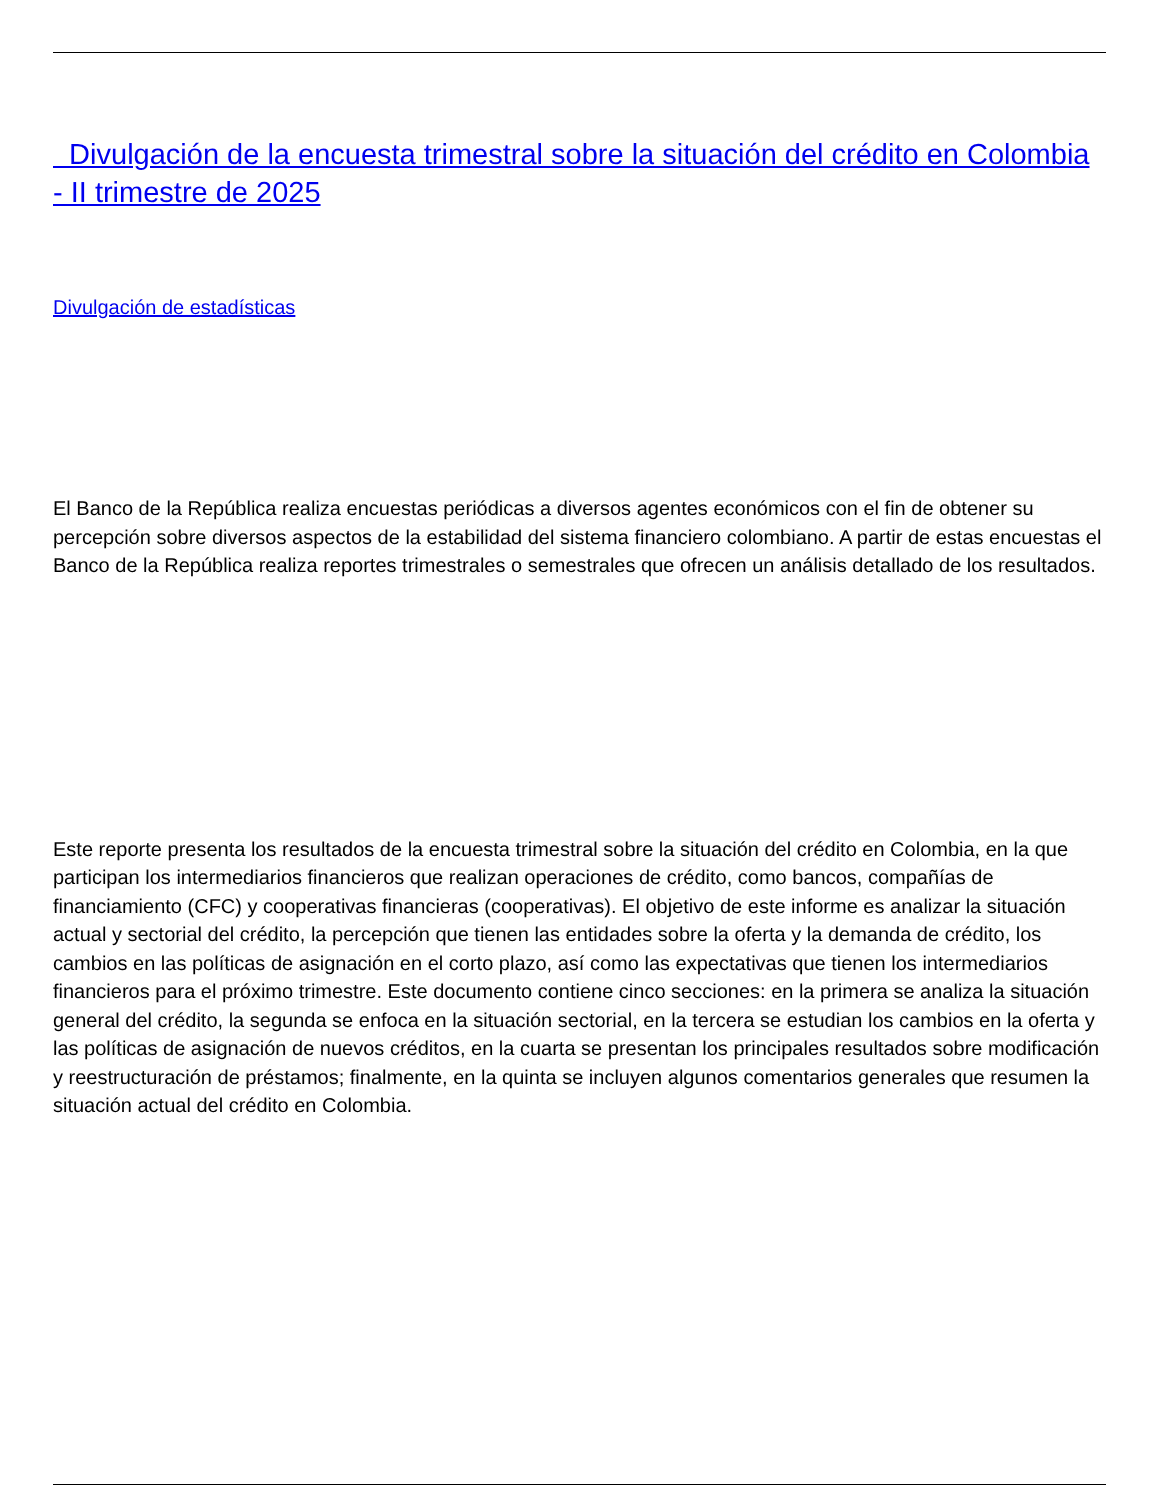Divulgación de la encuesta trimestral sobre la situación del crédito en Colombia - II trimestre de 2025
Divulgación de estadísticas
El Banco de la República realiza encuestas periódicas a diversos agentes económicos con el fin de obtener su percepción sobre diversos aspectos de la estabilidad del sistema financiero colombiano. A partir de estas encuestas el Banco de la República realiza reportes trimestrales o semestrales que ofrecen un análisis detallado de los resultados.
Este reporte presenta los resultados de la encuesta trimestral sobre la situación del crédito en Colombia, en la que participan los intermediarios financieros que realizan operaciones de crédito, como bancos, compañías de financiamiento (CFC) y cooperativas financieras (cooperativas). El objetivo de este informe es analizar la situación actual y sectorial del crédito, la percepción que tienen las entidades sobre la oferta y la demanda de crédito, los cambios en las políticas de asignación en el corto plazo, así como las expectativas que tienen los intermediarios financieros para el próximo trimestre. Este documento contiene cinco secciones: en la primera se analiza la situación general del crédito, la segunda se enfoca en la situación sectorial, en la tercera se estudian los cambios en la oferta y las políticas de asignación de nuevos créditos, en la cuarta se presentan los principales resultados sobre modificación y reestructuración de préstamos; finalmente, en la quinta se incluyen algunos comentarios generales que resumen la situación actual del crédito en Colombia.